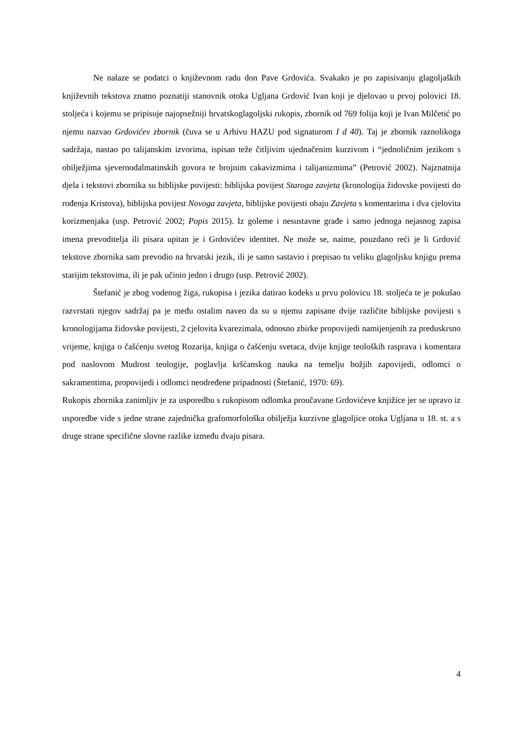Ne nalaze se podatci o književnom radu don Pave Grdovića. Svakako je po zapisivanju glagoljaških književnih tekstova znatno poznatiji stanovnik otoka Ugljana Grdović Ivan koji je djelovao u prvoj polovici 18. stoljeća i kojemu se pripisuje najopsežniji hrvatskoglagoljski rukopis, zbornik od 769 folija koji je Ivan Milčetić po njemu nazvao Grdovićev zbornik (čuva se u Arhivu HAZU pod signaturom I d 40). Taj je zbornik raznolikoga sadržaja, nastao po talijanskim izvorima, ispisan teže čitljivim ujednačenim kurzivom i “jednoličnim jezikom s obilježjima sjevernodalmatinskih govora te brojnim cakavizmima i talijanizmima” (Petrović 2002). Najznatnija djela i tekstovi zbornika su biblijske povijesti: biblijska povijest Staroga zavjeta (kronologija židovske povijesti do rođenja Kristova), biblijska povijest Novoga zavjeta, biblijske povijesti obaju Zavjeta s komentarima i dva cjelovita korizmenjaka (usp. Petrović 2002; Popis 2015). Iz goleme i nesustavne građe i samo jednoga nejasnog zapisa imena prevoditelja ili pisara upitan je i Grdovićev identitet. Ne može se, naime, pouzdano reći je li Grdović tekstove zbornika sam prevodio na hrvatski jezik, ili je samo sastavio i prepisao tu veliku glagoljsku knjigu prema starijim tekstovima, ili je pak učinio jedno i drugo (usp. Petrović 2002).
Štefanić je zbog vodenog žiga, rukopisa i jezika datirao kodeks u prvu polovicu 18. stoljeća te je pokušao razvrstati njegov sadržaj pa je među ostalim naveo da su u njemu zapisane dvije različite biblijske povijesti s kronologijama židovske povijesti, 2 cjelovita kvarezimala, odnosno zbirke propovijedi namijenjenih za preduskrsno vrijeme, knjiga o čašćenju svetog Rozarija, knjiga o čašćenju svetaca, dvije knjige teoloških rasprava i komentara pod naslovom Mudrost teologije, poglavlja kršćanskog nauka na temelju božjih zapovijedi, odlomci o sakramentima, propovijedi i odlomci neodređene pripadnosti (Štefanić, 1970: 69).
Rukopis zbornika zanimljiv je za usporedbu s rukopisom odlomka proučavane Grdovićeve knjižice jer se upravo iz usporedbe vide s jedne strane zajednička grafomorfološka obilježja kurzivne glagoljice otoka Ugljana u 18. st. a s druge strane specifične slovne razlike između dvaju pisara.
4